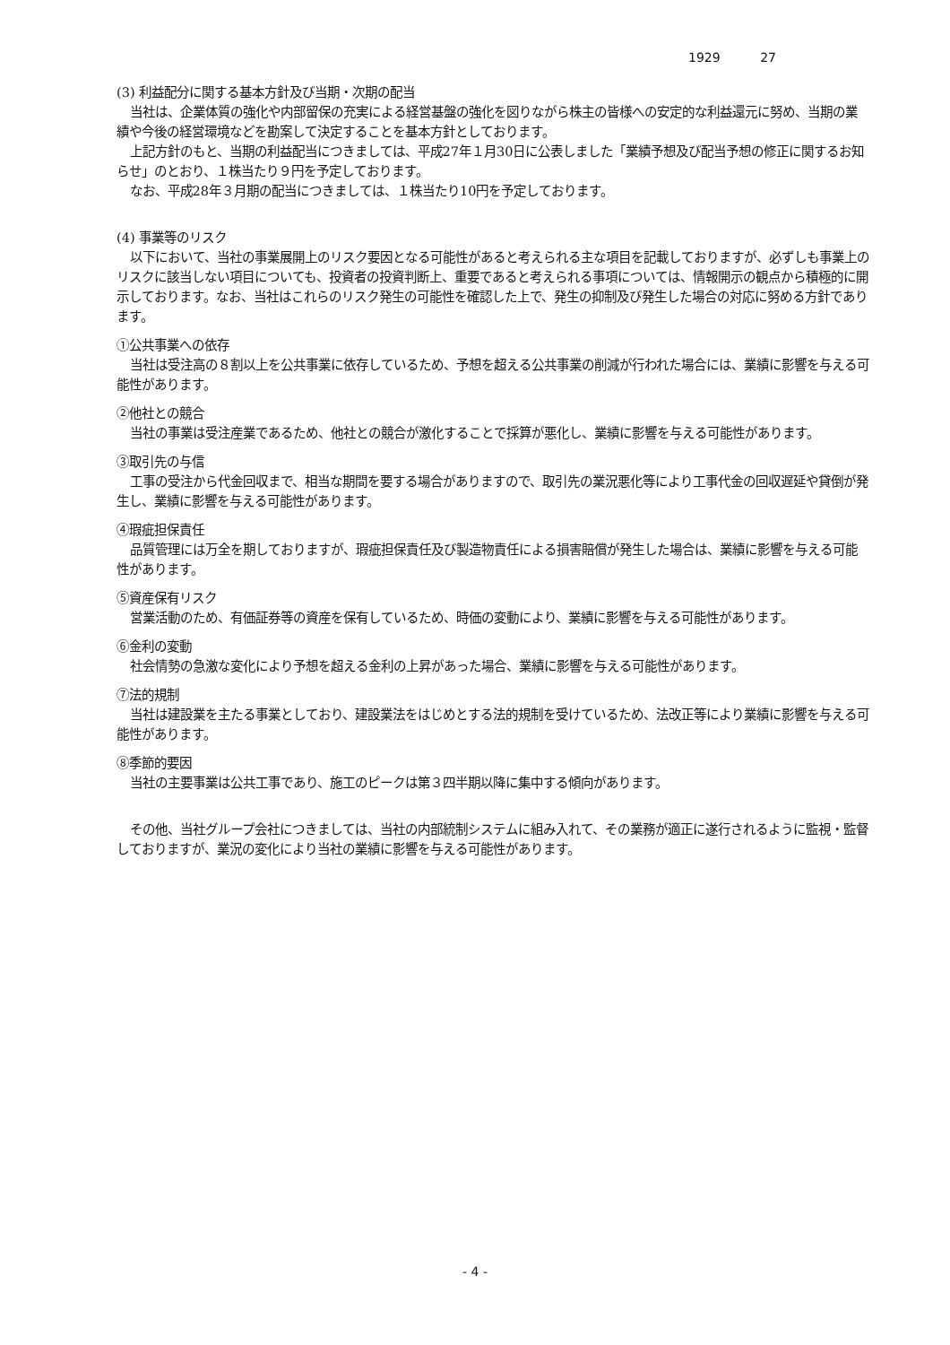1929 27
(3) 利益配分に関する基本方針及び当期・次期の配当
当社は、企業体質の強化や内部留保の充実による経営基盤の強化を図りながら株主の皆様への安定的な利益還元に努め、当期の業績や今後の経営環境などを勘案して決定することを基本方針としております。
上記方針のもと、当期の利益配当につきましては、平成27年１月30日に公表しました「業績予想及び配当予想の修正に関するお知らせ」のとおり、１株当たり９円を予定しております。
なお、平成28年３月期の配当につきましては、１株当たり10円を予定しております。
(4) 事業等のリスク
以下において、当社の事業展開上のリスク要因となる可能性があると考えられる主な項目を記載しておりますが、必ずしも事業上のリスクに該当しない項目についても、投資者の投資判断上、重要であると考えられる事項については、情報開示の観点から積極的に開示しております。なお、当社はこれらのリスク発生の可能性を確認した上で、発生の抑制及び発生した場合の対応に努める方針であります。
①公共事業への依存
当社は受注高の８割以上を公共事業に依存しているため、予想を超える公共事業の削減が行われた場合には、業績に影響を与える可能性があります。
②他社との競合
当社の事業は受注産業であるため、他社との競合が激化することで採算が悪化し、業績に影響を与える可能性があります。
③取引先の与信
工事の受注から代金回収まで、相当な期間を要する場合がありますので、取引先の業況悪化等により工事代金の回収遅延や貸倒が発生し、業績に影響を与える可能性があります。
④瑕疵担保責任
品質管理には万全を期しておりますが、瑕疵担保責任及び製造物責任による損害賠償が発生した場合は、業績に影響を与える可能性があります。
⑤資産保有リスク
営業活動のため、有価証券等の資産を保有しているため、時価の変動により、業績に影響を与える可能性があります。
⑥金利の変動
社会情勢の急激な変化により予想を超える金利の上昇があった場合、業績に影響を与える可能性があります。
⑦法的規制
当社は建設業を主たる事業としており、建設業法をはじめとする法的規制を受けているため、法改正等により業績に影響を与える可能性があります。
⑧季節的要因
当社の主要事業は公共工事であり、施工のピークは第３四半期以降に集中する傾向があります。
その他、当社グループ会社につきましては、当社の内部統制システムに組み入れて、その業務が適正に遂行されるように監視・監督しておりますが、業況の変化により当社の業績に影響を与える可能性があります。
- 4 -